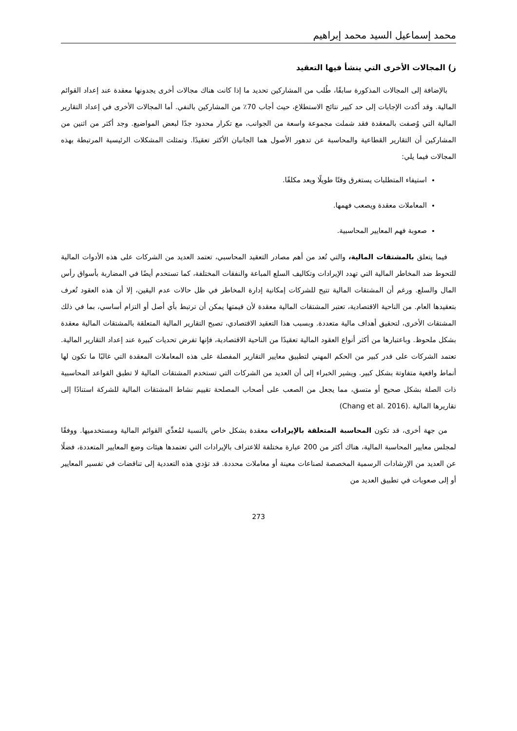محمد إسماعيل السيد محمد إبراهيم
ز) المجالات الأخرى التي ينشأ فيها التعقيد
بالإضافة إلى المجالات المذكورة سابقًا، طُلب من المشاركين تحديد ما إذا كانت هناك مجالات أخرى يجدونها معقدة عند إعداد القوائم المالية. وقد أكدت الإجابات إلى حد كبير نتائج الاستطلاع، حيث أجاب 70٪ من المشاركين بالنفي. أما المجالات الأخرى في إعداد التقارير المالية التي وُصفت بالمعقدة فقد شملت مجموعة واسعة من الجوانب، مع تكرار محدود جدًا لبعض المواضيع. وجد أكثر من اثنين من المشاركين أن التقارير القطاعية والمحاسبة عن تدهور الأصول هما الجانبان الأكثر تعقيدًا. وتمثلت المشكلات الرئيسية المرتبطة بهذه المجالات فيما يلي:
استيفاء المتطلبات يستغرق وقتًا طويلًا ويعد مكلفًا.
المعاملات معقدة ويصعب فهمها.
صعوبة فهم المعايير المحاسبية.
فيما يتعلق بالمشتقات المالية، والتي تُعد من أهم مصادر التعقيد المحاسبي، تعتمد العديد من الشركات على هذه الأدوات المالية للتحوط ضد المخاطر المالية التي تهدد الإيرادات وتكاليف السلع المباعة والنفقات المختلفة، كما تستخدم أيضًا في المضاربة بأسواق رأس المال والسلع. ورغم أن المشتقات المالية تتيح للشركات إمكانية إدارة المخاطر في ظل حالات عدم اليقين، إلا أن هذه العقود تُعرف بتعقيدها العام. من الناحية الاقتصادية، تعتبر المشتقات المالية معقدة لأن قيمتها يمكن أن ترتبط بأي أصل أو التزام أساسي، بما في ذلك المشتقات الأخرى، لتحقيق أهداف مالية متعددة. وبسبب هذا التعقيد الاقتصادي، تصبح التقارير المالية المتعلقة بالمشتقات المالية معقدة بشكل ملحوظ. وباعتبارها من أكثر أنواع العقود المالية تعقيدًا من الناحية الاقتصادية، فإنها تفرض تحديات كبيرة عند إعداد التقارير المالية. تعتمد الشركات على قدر كبير من الحكم المهني لتطبيق معايير التقارير المفصلة على هذه المعاملات المعقدة التي غالبًا ما تكون لها أنماط واقعية متفاوتة بشكل كبير. ويشير الخبراء إلى أن العديد من الشركات التي تستخدم المشتقات المالية لا تطبق القواعد المحاسبية ذات الصلة بشكل صحيح أو متسق، مما يجعل من الصعب على أصحاب المصلحة تقييم نشاط المشتقات المالية للشركة استنادًا إلى تقاريرها المالية (Chang et al. 2016).
من جهة أخرى، قد تكون المحاسبة المتعلقة بالإيرادات معقدة بشكل خاص بالنسبة لمُعدِّي القوائم المالية ومستخدميها. ووفقًا لمجلس معايير المحاسبة المالية، هناك أكثر من 200 عبارة مختلفة للاعتراف بالإيرادات التي تعتمدها هيئات وضع المعايير المتعددة، فضلًا عن العديد من الإرشادات الرسمية المخصصة لصناعات معينة أو معاملات محددة. قد تؤدي هذه التعددية إلى تناقضات في تفسير المعايير أو إلى صعوبات في تطبيق العديد من
273